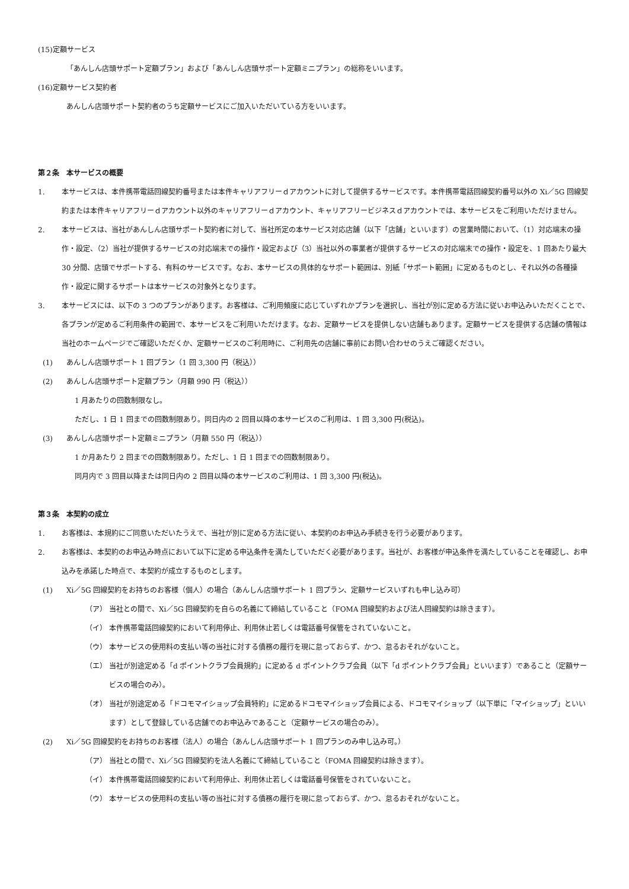(15)定額サービス
「あんしん店頭サポート定額プラン」および「あんしん店頭サポート定額ミニプラン」の総称をいいます。
(16)定額サービス契約者
あんしん店頭サポート契約者のうち定額サービスにご加入いただいている方をいいます。
第２条　本サービスの概要
1. 本サービスは、本件携帯電話回線契約番号または本件キャリアフリーｄアカウントに対して提供するサービスです。本件携帯電話回線契約番号以外の Xi／5G 回線契約または本件キャリアフリーｄアカウント以外のキャリアフリーｄアカウント、キャリアフリービジネスｄアカウントでは、本サービスをご利用いただけません。
2. 本サービスは、当社があんしん店頭サポート契約者に対して、当社所定の本サービス対応店舗（以下「店舗」といいます）の営業時間において、（1）対応端末の操作・設定、（2）当社が提供するサービスの対応端末での操作・設定および（3）当社以外の事業者が提供するサービスの対応端末での操作・設定を、1 回あたり最大 30 分間、店頭でサポートする、有料のサービスです。なお、本サービスの具体的なサポート範囲は、別紙「サポート範囲」に定めるものとし、それ以外の各種操作・設定に関するサポートは本サービスの対象外となります。
3. 本サービスには、以下の 3 つのプランがあります。お客様は、ご利用頻度に応じていずれかプランを選択し、当社が別に定める方法に従いお申込みいただくことで、各プランが定めるご利用条件の範囲で、本サービスをご利用いただけます。なお、定額サービスを提供しない店舗もあります。定額サービスを提供する店舗の情報は当社のホームページでご確認いただくか、定額サービスのご利用時に、ご利用先の店舗に事前にお問い合わせのうえご確認ください。
(1) あんしん店頭サポート 1 回プラン（1 回 3,300 円（税込））
(2) あんしん店頭サポート定額プラン（月額 990 円（税込））
1 月あたりの回数制限なし。
ただし、1 日 1 回までの回数制限あり。同日内の 2 回目以降の本サービスのご利用は、1 回 3,300 円(税込)。
(3) あんしん店頭サポート定額ミニプラン（月額 550 円（税込））
1 か月あたり 2 回までの回数制限あり。ただし、1 日 1 回までの回数制限あり。
同月内で 3 回目以降または同日内の 2 回目以降の本サービスのご利用は、1 回 3,300 円(税込)。
第３条　本契約の成立
1. お客様は、本規約にご同意いただいたうえで、当社が別に定める方法に従い、本契約のお申込み手続きを行う必要があります。
2. お客様は、本契約のお申込み時点において以下に定める申込条件を満たしていただく必要があります。当社が、お客様が申込条件を満たしていることを確認し、お申込みを承諾した時点で、本契約が成立するものとします。
(1) Xi／5G 回線契約をお持ちのお客様（個人）の場合（あんしん店頭サポート 1 回プラン、定額サービスいずれも申し込み可）
（ア） 当社との間で、Xi／5G 回線契約を自らの名義にて締結していること（FOMA 回線契約および法人回線契約は除きます）。
（イ） 本件携帯電話回線契約において利用停止、利用休止若しくは電話番号保管をされていないこと。
（ウ） 本サービスの使用料の支払い等の当社に対する債務の履行を現に怠っておらず、かつ、怠るおそれがないこと。
（エ） 当社が別途定める「d ポイントクラブ会員規約」に定める d ポイントクラブ会員（以下「d ポイントクラブ会員」といいます）であること（定額サービスの場合のみ）。
（オ） 当社が別途定める「ドコモマイショップ会員特約」に定めるドコモマイショップ会員による、ドコモマイショップ（以下単に「マイショップ」といいます）として登録している店舗でのお申込みであること（定額サービスの場合のみ）。
(2) Xi／5G 回線契約をお持ちのお客様（法人）の場合（あんしん店頭サポート 1 回プランのみ申し込み可。）
（ア） 当社との間で、Xi／5G 回線契約を法人名義にて締結していること（FOMA 回線契約は除きます）。
（イ） 本件携帯電話回線契約において利用停止、利用休止若しくは電話番号保管をされていないこと。
（ウ） 本サービスの使用料の支払い等の当社に対する債務の履行を現に怠っておらず、かつ、怠るおそれがないこと。